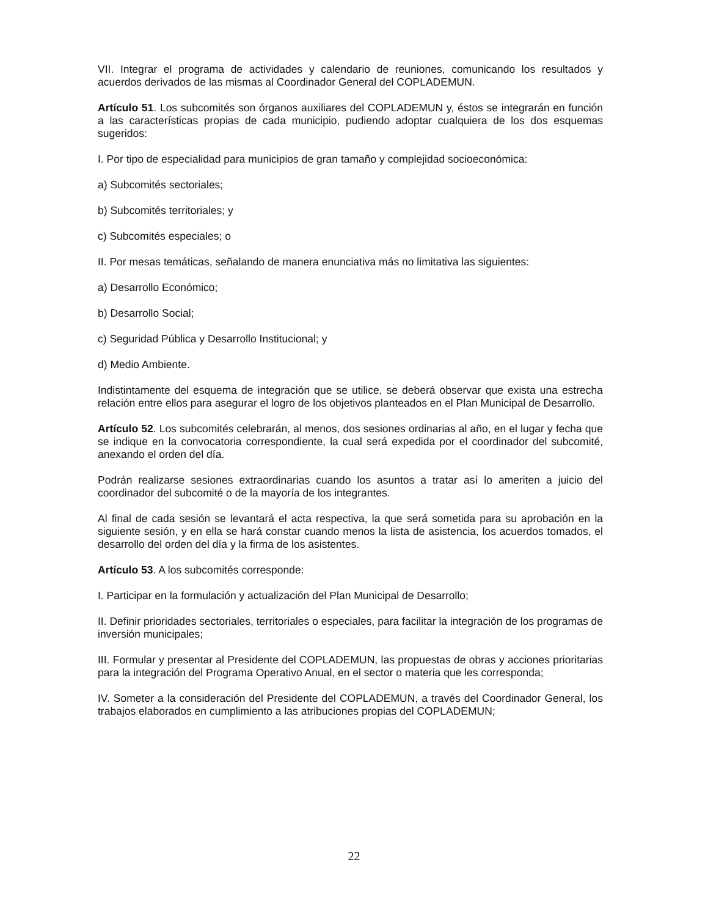VII. Integrar el programa de actividades y calendario de reuniones, comunicando los resultados y acuerdos derivados de las mismas al Coordinador General del COPLADEMUN.
Artículo 51. Los subcomités son órganos auxiliares del COPLADEMUN y, éstos se integrarán en función a las características propias de cada municipio, pudiendo adoptar cualquiera de los dos esquemas sugeridos:
I. Por tipo de especialidad para municipios de gran tamaño y complejidad socioeconómica:
a) Subcomités sectoriales;
b) Subcomités territoriales; y
c) Subcomités especiales; o
II. Por mesas temáticas, señalando de manera enunciativa más no limitativa las siguientes:
a) Desarrollo Económico;
b) Desarrollo Social;
c) Seguridad Pública y Desarrollo Institucional; y
d) Medio Ambiente.
Indistintamente del esquema de integración que se utilice, se deberá observar que exista una estrecha relación entre ellos para asegurar el logro de los objetivos planteados en el Plan Municipal de Desarrollo.
Artículo 52. Los subcomités celebrarán, al menos, dos sesiones ordinarias al año, en el lugar y fecha que se indique en la convocatoria correspondiente, la cual será expedida por el coordinador del subcomité, anexando el orden del día.
Podrán realizarse sesiones extraordinarias cuando los asuntos a tratar así lo ameriten a juicio del coordinador del subcomité o de la mayoría de los integrantes.
Al final de cada sesión se levantará el acta respectiva, la que será sometida para su aprobación en la siguiente sesión, y en ella se hará constar cuando menos la lista de asistencia, los acuerdos tomados, el desarrollo del orden del día y la firma de los asistentes.
Artículo 53. A los subcomités corresponde:
I. Participar en la formulación y actualización del Plan Municipal de Desarrollo;
II. Definir prioridades sectoriales, territoriales o especiales, para facilitar la integración de los programas de inversión municipales;
III. Formular y presentar al Presidente del COPLADEMUN, las propuestas de obras y acciones prioritarias para la integración del Programa Operativo Anual, en el sector o materia que les corresponda;
IV. Someter a la consideración del Presidente del COPLADEMUN, a través del Coordinador General, los trabajos elaborados en cumplimiento a las atribuciones propias del COPLADEMUN;
22